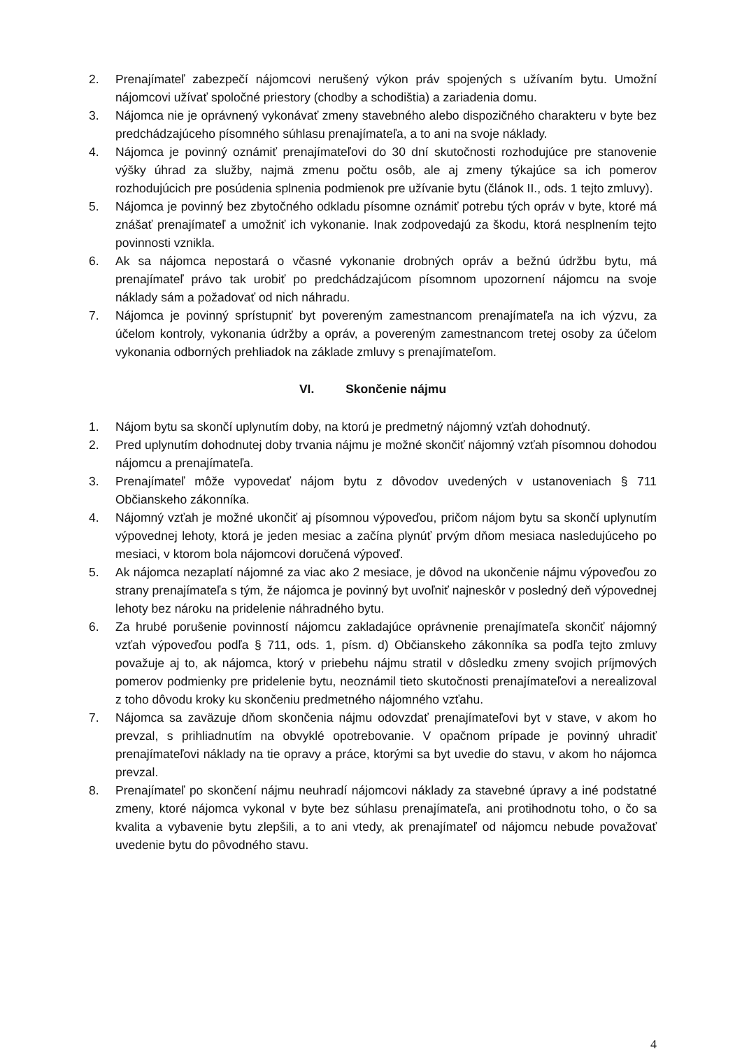2. Prenajímateľ zabezpečí nájomcovi nerušený výkon práv spojených s užívaním bytu. Umožní nájomcovi užívať spoločné priestory (chodby a schodištia) a zariadenia domu.
3. Nájomca nie je oprávnený vykonávať zmeny stavebného alebo dispozičného charakteru v byte bez predchádzajúceho písomného súhlasu prenajímateľa, a to ani na svoje náklady.
4. Nájomca je povinný oznámiť prenajímateľovi do 30 dní skutočnosti rozhodujúce pre stanovenie výšky úhrad za služby, najmä zmenu počtu osôb, ale aj zmeny týkajúce sa ich pomerov rozhodujúcich pre posúdenia splnenia podmienok pre užívanie bytu (článok II., ods. 1 tejto zmluvy).
5. Nájomca je povinný bez zbytočného odkladu písomne oznámiť potrebu tých opráv v byte, ktoré má znášať prenajímateľ a umožniť ich vykonanie. Inak zodpovedajú za škodu, ktorá nesplnením tejto povinnosti vznikla.
6. Ak sa nájomca nepostará o včasné vykonanie drobných opráv a bežnú údržbu bytu, má prenajímateľ právo tak urobiť po predchádzajúcom písomnom upozornení nájomcu na svoje náklady sám a požadovať od nich náhradu.
7. Nájomca je povinný sprístupniť byt povereným zamestnancom prenajímateľa na ich výzvu, za účelom kontroly, vykonania údržby a opráv, a povereným zamestnancom tretej osoby za účelom vykonania odborných prehliadok na základe zmluvy s prenajímateľom.
VI. Skončenie nájmu
1. Nájom bytu sa skončí uplynutím doby, na ktorú je predmetný nájomný vzťah dohodnutý.
2. Pred uplynutím dohodnutej doby trvania nájmu je možné skončiť nájomný vzťah písomnou dohodou nájomcu a prenajímateľa.
3. Prenajímateľ môže vypovedať nájom bytu z dôvodov uvedených v ustanoveniach § 711 Občianskeho zákonníka.
4. Nájomný vzťah je možné ukončiť aj písomnou výpoveďou, pričom nájom bytu sa skončí uplynutím výpovednej lehoty, ktorá je jeden mesiac a začína plynúť prvým dňom mesiaca nasledujúceho po mesiaci, v ktorom bola nájomcovi doručená výpoveď.
5. Ak nájomca nezaplatí nájomné za viac ako 2 mesiace, je dôvod na ukončenie nájmu výpoveďou zo strany prenajímateľa s tým, že nájomca je povinný byt uvoľniť najneskôr v posledný deň výpovednej lehoty bez nároku na pridelenie náhradného bytu.
6. Za hrubé porušenie povinností nájomcu zakladajúce oprávnenie prenajímateľa skončiť nájomný vzťah výpoveďou podľa § 711, ods. 1, písm. d) Občianskeho zákonníka sa podľa tejto zmluvy považuje aj to, ak nájomca, ktorý v priebehu nájmu stratil v dôsledku zmeny svojich príjmových pomerov podmienky pre pridelenie bytu, neoznámil tieto skutočnosti prenajímateľovi a nerealizoval z toho dôvodu kroky ku skončeniu predmetného nájomného vzťahu.
7. Nájomca sa zaväzuje dňom skončenia nájmu odovzdať prenajímateľovi byt v stave, v akom ho prevzal, s prihliadnutím na obvyklé opotrebovanie. V opačnom prípade je povinný uhradiť prenajímateľovi náklady na tie opravy a práce, ktorými sa byt uvedie do stavu, v akom ho nájomca prevzal.
8. Prenajímateľ po skončení nájmu neuhradí nájomcovi náklady za stavebné úpravy a iné podstatné zmeny, ktoré nájomca vykonal v byte bez súhlasu prenajímateľa, ani protihodnotu toho, o čo sa kvalita a vybavenie bytu zlepšili, a to ani vtedy, ak prenajímateľ od nájomcu nebude považovať uvedenie bytu do pôvodného stavu.
4